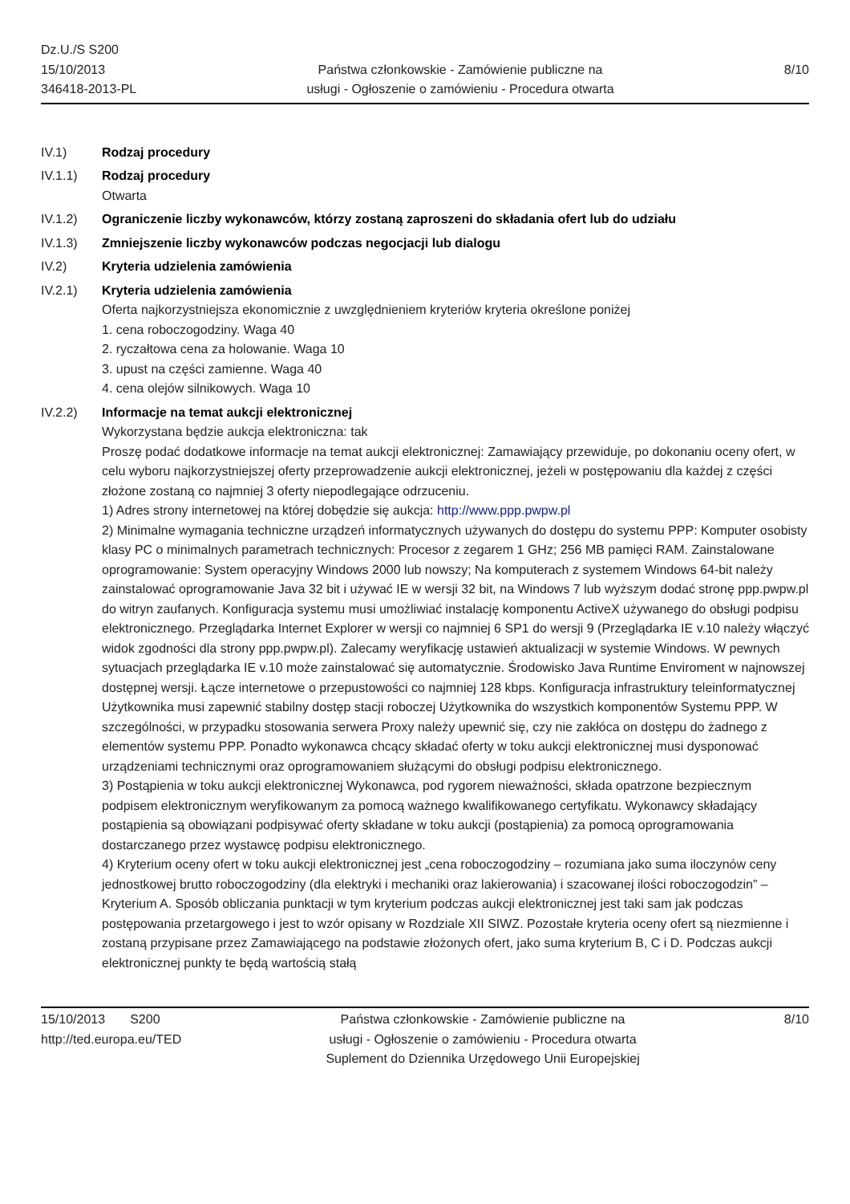Dz.U./S S200
15/10/2013
346418-2013-PL
Państwa członkowskie - Zamówienie publiczne na
usługi - Ogłoszenie o zamówieniu - Procedura otwarta
8/10
IV.1) Rodzaj procedury
IV.1.1) Rodzaj procedury
Otwarta
IV.1.2) Ograniczenie liczby wykonawców, którzy zostaną zaproszeni do składania ofert lub do udziału
IV.1.3) Zmniejszenie liczby wykonawców podczas negocjacji lub dialogu
IV.2) Kryteria udzielenia zamówienia
IV.2.1) Kryteria udzielenia zamówienia
Oferta najkorzystniejsza ekonomicznie z uwzględnieniem kryteriów kryteria określone poniżej
1. cena roboczogodziny. Waga 40
2. ryczałtowa cena za holowanie. Waga 10
3. upust na części zamienne. Waga 40
4. cena olejów silnikowych. Waga 10
IV.2.2) Informacje na temat aukcji elektronicznej
Wykorzystana będzie aukcja elektroniczna: tak
Proszę podać dodatkowe informacje na temat aukcji elektronicznej: Zamawiający przewiduje, po dokonaniu oceny ofert, w celu wyboru najkorzystniejszej oferty przeprowadzenie aukcji elektronicznej, jeżeli w postępowaniu dla każdej z części złożone zostaną co najmniej 3 oferty niepodlegające odrzuceniu.
1) Adres strony internetowej na której dobędzie się aukcja: http://www.ppp.pwpw.pl
2) Minimalne wymagania techniczne urządzeń informatycznych używanych do dostępu do systemu PPP: Komputer osobisty klasy PC o minimalnych parametrach technicznych: Procesor z zegarem 1 GHz; 256 MB pamięci RAM. Zainstalowane oprogramowanie: System operacyjny Windows 2000 lub nowszy; Na komputerach z systemem Windows 64-bit należy zainstalować oprogramowanie Java 32 bit i używać IE w wersji 32 bit, na Windows 7 lub wyższym dodać stronę ppp.pwpw.pl do witryn zaufanych. Konfiguracja systemu musi umożliwiać instalację komponentu ActiveX używanego do obsługi podpisu elektronicznego. Przeglądarka Internet Explorer w wersji co najmniej 6 SP1 do wersji 9 (Przeglądarka IE v.10 należy włączyć widok zgodności dla strony ppp.pwpw.pl). Zalecamy weryfikację ustawień aktualizacji w systemie Windows. W pewnych sytuacjach przeglądarka IE v.10 może zainstalować się automatycznie. Środowisko Java Runtime Enviroment w najnowszej dostępnej wersji. Łącze internetowe o przepustowości co najmniej 128 kbps. Konfiguracja infrastruktury teleinformatycznej Użytkownika musi zapewnić stabilny dostęp stacji roboczej Użytkownika do wszystkich komponentów Systemu PPP. W szczególności, w przypadku stosowania serwera Proxy należy upewnić się, czy nie zakłóca on dostępu do żadnego z elementów systemu PPP. Ponadto wykonawca chcący składać oferty w toku aukcji elektronicznej musi dysponować urządzeniami technicznymi oraz oprogramowaniem służącymi do obsługi podpisu elektronicznego.
3) Postąpienia w toku aukcji elektronicznej Wykonawca, pod rygorem nieważności, składa opatrzone bezpiecznym podpisem elektronicznym weryfikowanym za pomocą ważnego kwalifikowanego certyfikatu. Wykonawcy składający postąpienia są obowiązani podpisywać oferty składane w toku aukcji (postąpienia) za pomocą oprogramowania dostarczanego przez wystawcę podpisu elektronicznego.
4) Kryterium oceny ofert w toku aukcji elektronicznej jest „cena roboczogodziny – rozumiana jako suma iloczynów ceny jednostkowej brutto roboczogodziny (dla elektryki i mechaniki oraz lakierowania) i szacowanej ilości roboczogodzin” – Kryterium A. Sposób obliczania punktacji w tym kryterium podczas aukcji elektronicznej jest taki sam jak podczas postępowania przetargowego i jest to wzór opisany w Rozdziale XII SIWZ. Pozostałe kryteria oceny ofert są niezmienne i zostaną przypisane przez Zamawiającego na podstawie złożonych ofert, jako suma kryterium B, C i D. Podczas aukcji elektronicznej punkty te będą wartością stałą
15/10/2013 S200
http://ted.europa.eu/TED
Państwa członkowskie - Zamówienie publiczne na
usługi - Ogłoszenie o zamówieniu - Procedura otwarta
Suplement do Dziennika Urzędowego Unii Europejskiej
8/10